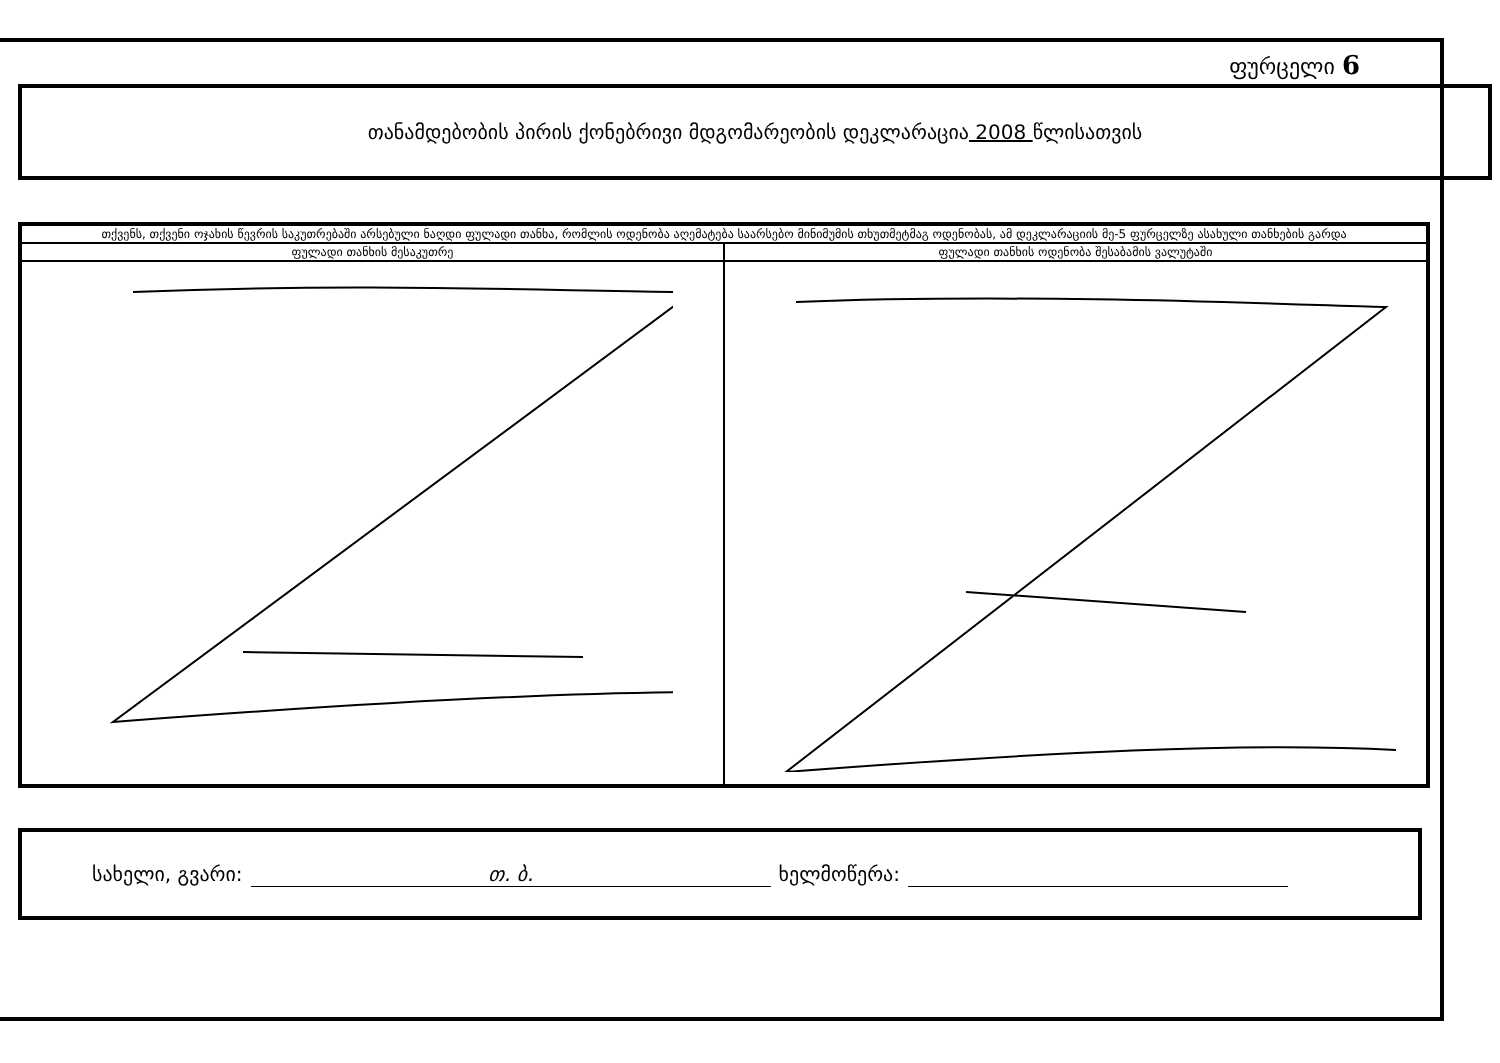ფურცელი 6
თანამდებობის პირის ქონებრივი მდგომარეობის დეკლარაცია 2008 წლისათვის
| თქვენს, თქვენი ოჯახის წევრის საკუთრებაში არსებული ნაღდი ფულადი თანხა, რომლის ოდენობა აღემატება საარსებო მინიმუმის თხუთმეტმაგ ოდენობას, ამ დეკლარაციის მე-5 ფურცელზე ასახული თანხების გარდა | |
| --- | --- |
| ფულადი თანხის მესაკუთრე | ფულადი თანხის ოდენობა შესაბამის ვალუტაში |
სახელი, გვარი: თ. ბ. ხელმოწერა: